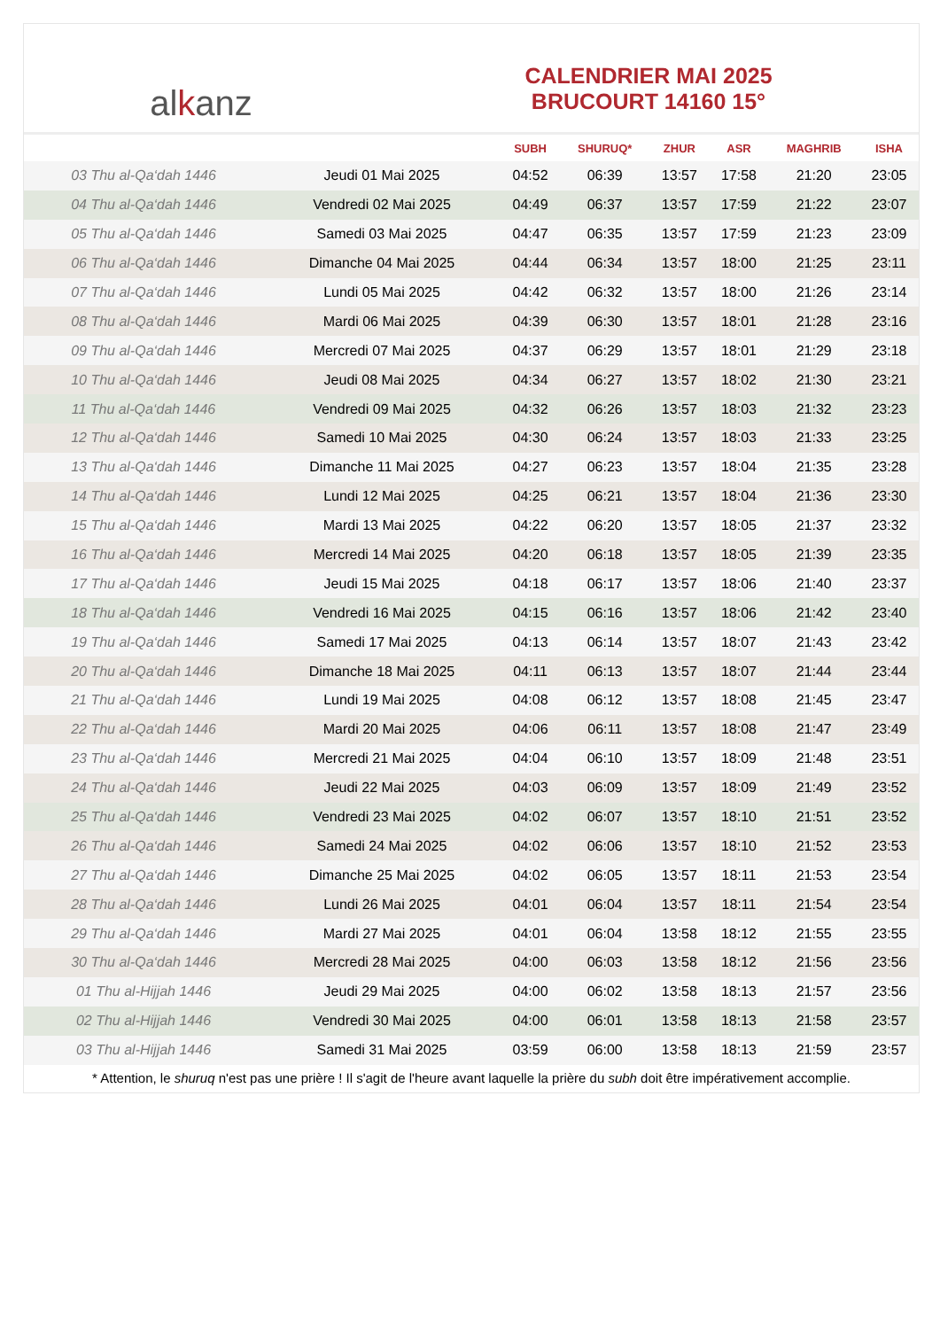al k anz
CALENDRIER MAI 2025
BRUCOURT 14160 15°
| | | SUBH | SHURUQ* | ZHUR | ASR | MAGHRIB | ISHA |
| --- | --- | --- | --- | --- | --- | --- | --- |
| 03 Thu al-Qa‘dah 1446 | Jeudi 01 Mai 2025 | 04:52 | 06:39 | 13:57 | 17:58 | 21:20 | 23:05 |
| 04 Thu al-Qa‘dah 1446 | Vendredi 02 Mai 2025 | 04:49 | 06:37 | 13:57 | 17:59 | 21:22 | 23:07 |
| 05 Thu al-Qa‘dah 1446 | Samedi 03 Mai 2025 | 04:47 | 06:35 | 13:57 | 17:59 | 21:23 | 23:09 |
| 06 Thu al-Qa‘dah 1446 | Dimanche 04 Mai 2025 | 04:44 | 06:34 | 13:57 | 18:00 | 21:25 | 23:11 |
| 07 Thu al-Qa‘dah 1446 | Lundi 05 Mai 2025 | 04:42 | 06:32 | 13:57 | 18:00 | 21:26 | 23:14 |
| 08 Thu al-Qa‘dah 1446 | Mardi 06 Mai 2025 | 04:39 | 06:30 | 13:57 | 18:01 | 21:28 | 23:16 |
| 09 Thu al-Qa‘dah 1446 | Mercredi 07 Mai 2025 | 04:37 | 06:29 | 13:57 | 18:01 | 21:29 | 23:18 |
| 10 Thu al-Qa‘dah 1446 | Jeudi 08 Mai 2025 | 04:34 | 06:27 | 13:57 | 18:02 | 21:30 | 23:21 |
| 11 Thu al-Qa‘dah 1446 | Vendredi 09 Mai 2025 | 04:32 | 06:26 | 13:57 | 18:03 | 21:32 | 23:23 |
| 12 Thu al-Qa‘dah 1446 | Samedi 10 Mai 2025 | 04:30 | 06:24 | 13:57 | 18:03 | 21:33 | 23:25 |
| 13 Thu al-Qa‘dah 1446 | Dimanche 11 Mai 2025 | 04:27 | 06:23 | 13:57 | 18:04 | 21:35 | 23:28 |
| 14 Thu al-Qa‘dah 1446 | Lundi 12 Mai 2025 | 04:25 | 06:21 | 13:57 | 18:04 | 21:36 | 23:30 |
| 15 Thu al-Qa‘dah 1446 | Mardi 13 Mai 2025 | 04:22 | 06:20 | 13:57 | 18:05 | 21:37 | 23:32 |
| 16 Thu al-Qa‘dah 1446 | Mercredi 14 Mai 2025 | 04:20 | 06:18 | 13:57 | 18:05 | 21:39 | 23:35 |
| 17 Thu al-Qa‘dah 1446 | Jeudi 15 Mai 2025 | 04:18 | 06:17 | 13:57 | 18:06 | 21:40 | 23:37 |
| 18 Thu al-Qa‘dah 1446 | Vendredi 16 Mai 2025 | 04:15 | 06:16 | 13:57 | 18:06 | 21:42 | 23:40 |
| 19 Thu al-Qa‘dah 1446 | Samedi 17 Mai 2025 | 04:13 | 06:14 | 13:57 | 18:07 | 21:43 | 23:42 |
| 20 Thu al-Qa‘dah 1446 | Dimanche 18 Mai 2025 | 04:11 | 06:13 | 13:57 | 18:07 | 21:44 | 23:44 |
| 21 Thu al-Qa‘dah 1446 | Lundi 19 Mai 2025 | 04:08 | 06:12 | 13:57 | 18:08 | 21:45 | 23:47 |
| 22 Thu al-Qa‘dah 1446 | Mardi 20 Mai 2025 | 04:06 | 06:11 | 13:57 | 18:08 | 21:47 | 23:49 |
| 23 Thu al-Qa‘dah 1446 | Mercredi 21 Mai 2025 | 04:04 | 06:10 | 13:57 | 18:09 | 21:48 | 23:51 |
| 24 Thu al-Qa‘dah 1446 | Jeudi 22 Mai 2025 | 04:03 | 06:09 | 13:57 | 18:09 | 21:49 | 23:52 |
| 25 Thu al-Qa‘dah 1446 | Vendredi 23 Mai 2025 | 04:02 | 06:07 | 13:57 | 18:10 | 21:51 | 23:52 |
| 26 Thu al-Qa‘dah 1446 | Samedi 24 Mai 2025 | 04:02 | 06:06 | 13:57 | 18:10 | 21:52 | 23:53 |
| 27 Thu al-Qa‘dah 1446 | Dimanche 25 Mai 2025 | 04:02 | 06:05 | 13:57 | 18:11 | 21:53 | 23:54 |
| 28 Thu al-Qa‘dah 1446 | Lundi 26 Mai 2025 | 04:01 | 06:04 | 13:57 | 18:11 | 21:54 | 23:54 |
| 29 Thu al-Qa‘dah 1446 | Mardi 27 Mai 2025 | 04:01 | 06:04 | 13:58 | 18:12 | 21:55 | 23:55 |
| 30 Thu al-Qa‘dah 1446 | Mercredi 28 Mai 2025 | 04:00 | 06:03 | 13:58 | 18:12 | 21:56 | 23:56 |
| 01 Thu al-Hijjah 1446 | Jeudi 29 Mai 2025 | 04:00 | 06:02 | 13:58 | 18:13 | 21:57 | 23:56 |
| 02 Thu al-Hijjah 1446 | Vendredi 30 Mai 2025 | 04:00 | 06:01 | 13:58 | 18:13 | 21:58 | 23:57 |
| 03 Thu al-Hijjah 1446 | Samedi 31 Mai 2025 | 03:59 | 06:00 | 13:58 | 18:13 | 21:59 | 23:57 |
* Attention, le shuruq n'est pas une prière ! Il s'agit de l'heure avant laquelle la prière du subh doit être impérativement accomplie.